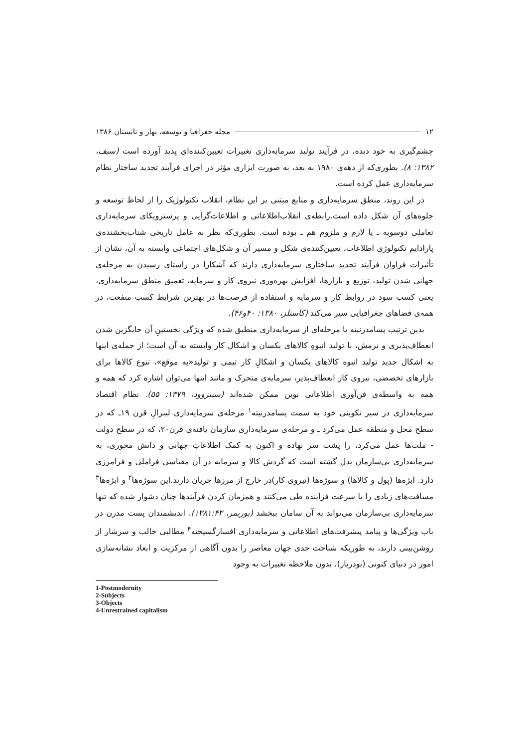۱۲ مجله جغرافیا و توسعه، بهار و تابستان ۱۳۸۶
چشم‌گیری به خود دیده، در فرآیند تولید سرمایه‌داری تغییرات تعیین‌کننده‌ای پدید آورده است (سیف، ۱۳۸۲: ۸). بطوری‌که از دهه‌ی ۱۹۸۰ به بعد، به صورت ابزاری مؤثر در اجرای فرآیند تجدید ساختار نظام سرمایه‌داری عمل کرده است.
در این روند، منطق سرمایه‌داری و منابع مبتنی بر این نظام، انقلاب تکنولوژیک را از لحاظ توسعه و جلوه‌های آن شکل داده است.رابطه‌ی انقلاب‌اطلاعاتی و اطلاعات‌گرایی و پرسترویکای سرمایه‌داری تعاملی دوسویه ـ یا لازم و ملزوم هم ـ بوده است. بطوری‌که نظر به عامل تاریخی شتاب‌بخشنده‌ی پارادایم تکنولوژی اطلاعات، تعیین‌کننده‌ی شکل و مسیر آن و شکل‌های اجتماعی وابسته به آن، نشان از تأثیرات فراوان فرآیند تجدید ساختاری سرمایه‌داری دارند که آشکارا در راستای رسیدن به مرحله‌ی جهانی شدن تولید، توزیع و بازارها، افزایش بهره‌وری نیروی کار و سرمایه، تعمیق منطق سرمایه‌داری، یعنی کسب سود در روابط کار و سرمایه و استفاده از فرصت‌ها در بهترین شرایط کسب منفعت، در همه‌ی فضاهای جغرافیایی سیر می‌کند (کاستلز، ۱۳۸۰: ۴۰و۴۶).
بدین ترتیب پسامدرنیته با مرحله‌ای از سرمایه‌داری منطبق شده که ویژگی نخستینِ آن جایگزین شدن انعطاف‌پذیری و نرمش، با تولید انبوهِ کالاهای یکسان و اشکال کار وابسته به آن است؛ از جمله‌ی اینها به اشکال جدید تولید انبوه کالاهای یکسان و اشکالِ کار تیمی و تولید«به موقع»، تنوع کالاها برای بازارهای تخصصی، نیروی کار انعطاف‌پذیر، سرمایه‌ی متحرک و مانند اینها می‌توان اشاره کرد که همه و همه به واسطه‌ی فن‌آوری اطلاعاتی نوین ممکن شده‌اند (سینزوود، ۱۳۷۹: ۵۵). نظام اقتصاد سرمایه‌داری در سیر تکوینی خود به سمت پسامدرنیته<sup>۱</sup> مرحله‌ی سرمایه‌داری لیبرالِ قرن ۱۹ـ که در سطح محل و منطقه عمل می‌کرد ـ و مرحله‌ی سرمایه‌داری سازمان یافته‌ی قرن۲۰، که در سطح دولت - ملت‌ها عمل می‌کرد، را پشت سر نهاده و اکنون به کمک اطلاعاتِ جهانی و دانش محوری، به سرمایه‌داری بی‌سازمان بدل گشته است که گردش کالا و سرمایه در آن مقیاسی فراملی و فرامرزی دارد. ابژه‌ها (پول و کالاها) و سوژه‌ها (نیروی کار)در خارج از مرزها جریان دارند.این سوژه‌ها<sup>۲</sup> و ابژه‌ها<sup>۳</sup> مسافت‌های زیادی را با سرعت فزاینده طی می‌کنند و همزمان کردن فرآیندها چنان دشوار شده که تنها سرمایه‌داری بی‌سازمان می‌تواند به آن سامان ببخشد (بوریمر، ۱۳۸۱:۴۳). اندیشمندان پست مدرن در باب ویژگی‌ها و پیامد پیشرفت‌های اطلاعاتی و سرمایه‌داری افسارگسیخته<sup>۴</sup> مطالبی جالب و سرشار از روشن‌بینی دارند، به طوریکه شناخت جدی جهان معاصر را بدون آگاهی از مرکزیت و ابعاد نشانه‌سازی امور در دنیای کنونی (بودریار)، بدون ملاحظه تغییرات به وجود
1-Postmodernity
2-Subjects
3-Objects
4-Unrestrained capitalism